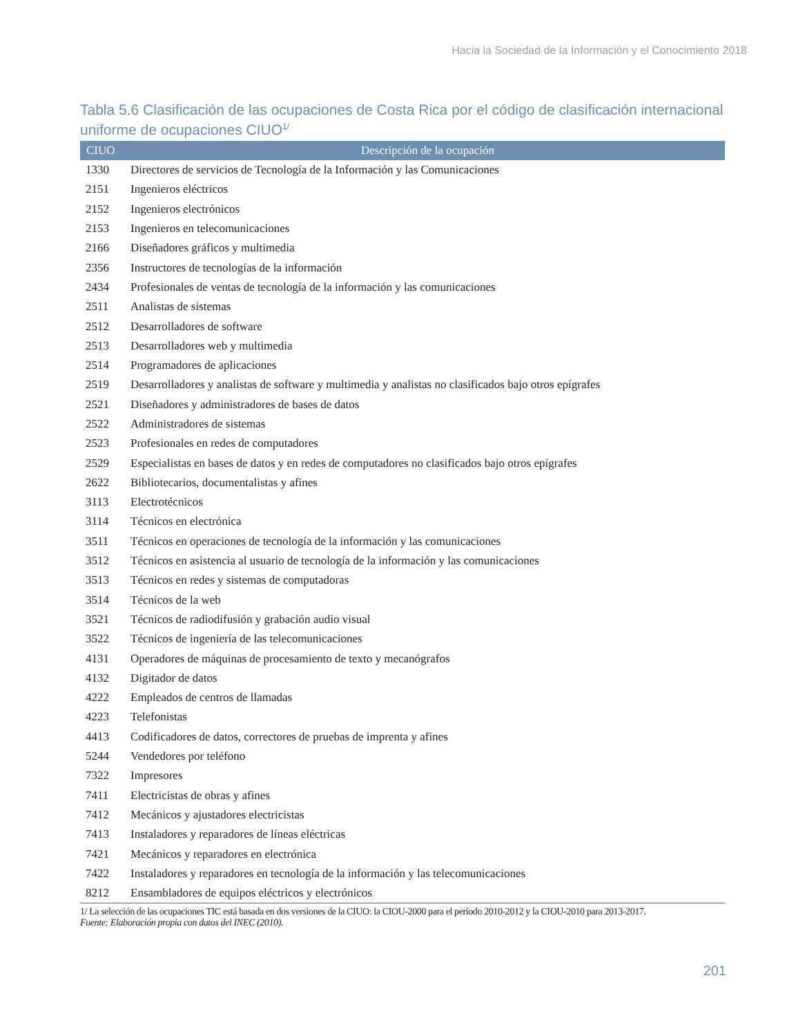Hacia la Sociedad de la Información y el Conocimiento 2018
Tabla 5.6 Clasificación de las ocupaciones de Costa Rica por el código de clasificación internacional uniforme de ocupaciones CIUO<sup>1/</sup>
| CIUO | Descripción de la ocupación |
| --- | --- |
| 1330 | Directores de servicios de Tecnología de la Información y las Comunicaciones |
| 2151 | Ingenieros eléctricos |
| 2152 | Ingenieros electrónicos |
| 2153 | Ingenieros en telecomunicaciones |
| 2166 | Diseñadores gráficos y multimedia |
| 2356 | Instructores de tecnologías de la información |
| 2434 | Profesionales de ventas de tecnología de la información y las comunicaciones |
| 2511 | Analistas de sistemas |
| 2512 | Desarrolladores de software |
| 2513 | Desarrolladores web y multimedia |
| 2514 | Programadores de aplicaciones |
| 2519 | Desarrolladores y analistas de software y multimedia y analistas no clasificados bajo otros epígrafes |
| 2521 | Diseñadores y administradores de bases de datos |
| 2522 | Administradores de sistemas |
| 2523 | Profesionales en redes de computadores |
| 2529 | Especialistas en bases de datos y en redes de computadores no clasificados bajo otros epígrafes |
| 2622 | Bibliotecarios, documentalistas y afines |
| 3113 | Electrotécnicos |
| 3114 | Técnicos en electrónica |
| 3511 | Técnicos en operaciones de tecnología de la información y las comunicaciones |
| 3512 | Técnicos en asistencia al usuario de tecnología de la información y las comunicaciones |
| 3513 | Técnicos en redes y sistemas de computadoras |
| 3514 | Técnicos de la web |
| 3521 | Técnicos de radiodifusión y grabación audio visual |
| 3522 | Técnicos de ingeniería de las telecomunicaciones |
| 4131 | Operadores de máquinas de procesamiento de texto y mecanógrafos |
| 4132 | Digitador de datos |
| 4222 | Empleados de centros de llamadas |
| 4223 | Telefonistas |
| 4413 | Codificadores de datos, correctores de pruebas de imprenta y afines |
| 5244 | Vendedores por teléfono |
| 7322 | Impresores |
| 7411 | Electricistas de obras y afines |
| 7412 | Mecánicos y ajustadores electricistas |
| 7413 | Instaladores y reparadores de líneas eléctricas |
| 7421 | Mecánicos y reparadores en electrónica |
| 7422 | Instaladores y reparadores en tecnología de la información y las telecomunicaciones |
| 8212 | Ensambladores de equipos eléctricos y electrónicos |
1/ La selección de las ocupaciones TIC está basada en dos versiones de la CIUO: la CIOU-2000 para el período 2010-2012 y la CIOU-2010 para 2013-2017.
Fuente: Elaboración propia con datos del INEC (2010).
201